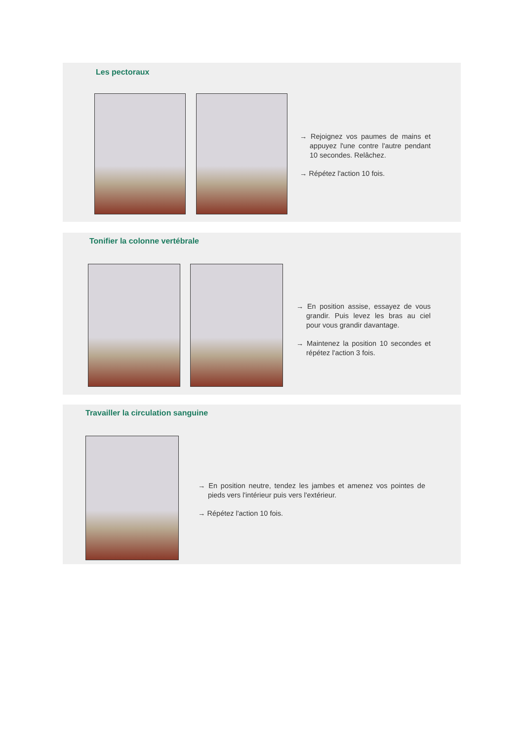Les pectoraux
→ Rejoignez vos paumes de mains et appuyez l'une contre l'autre pendant 10 secondes. Relâchez.
→ Répétez l'action 10 fois.
Tonifier la colonne vertébrale
→ En position assise, essayez de vous grandir. Puis levez les bras au ciel pour vous grandir davantage.
→ Maintenez la position 10 secondes et répétez l'action 3 fois.
Travailler la circulation sanguine
→ En position neutre, tendez les jambes et amenez vos pointes de pieds vers l'intérieur puis vers l'extérieur.
→ Répétez l'action 10 fois.